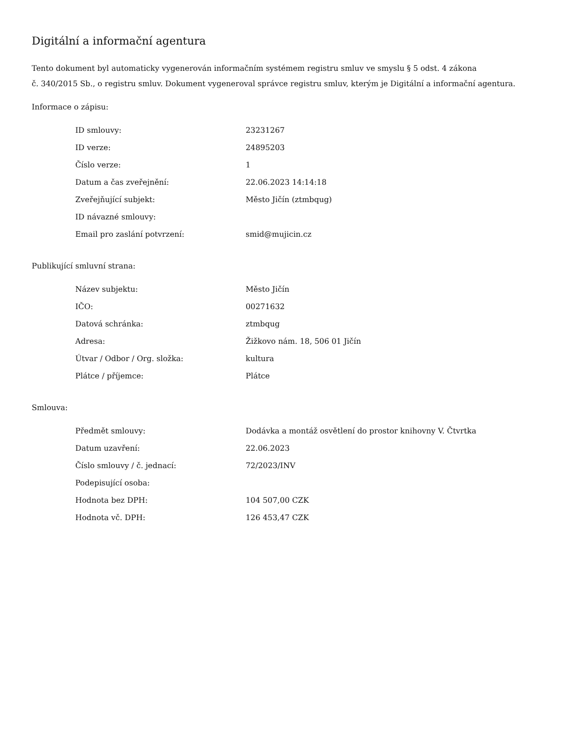Digitální a informační agentura
Tento dokument byl automaticky vygenerován informačním systémem registru smluv ve smyslu § 5 odst. 4 zákona
č. 340/2015 Sb., o registru smluv. Dokument vygeneroval správce registru smluv, kterým je Digitální a informační agentura.
Informace o zápisu:
| ID smlouvy: | 23231267 |
| ID verze: | 24895203 |
| Číslo verze: | 1 |
| Datum a čas zveřejnění: | 22.06.2023 14:14:18 |
| Zveřejňující subjekt: | Město Jičín (ztmbqug) |
| ID návazné smlouvy: | |
| Email pro zaslání potvrzení: | smid@mujicin.cz |
Publikující smluvní strana:
| Název subjektu: | Město Jičín |
| IČO: | 00271632 |
| Datová schránka: | ztmbqug |
| Adresa: | Žižkovo nám. 18, 506 01 Jičín |
| Útvar / Odbor / Org. složka: | kultura |
| Plátce / příjemce: | Plátce |
Smlouva:
| Předmět smlouvy: | Dodávka a montáž osvětlení do prostor knihovny V. Čtvrtka |
| Datum uzavření: | 22.06.2023 |
| Číslo smlouvy / č. jednací: | 72/2023/INV |
| Podepisující osoba: | |
| Hodnota bez DPH: | 104 507,00 CZK |
| Hodnota vč. DPH: | 126 453,47 CZK |